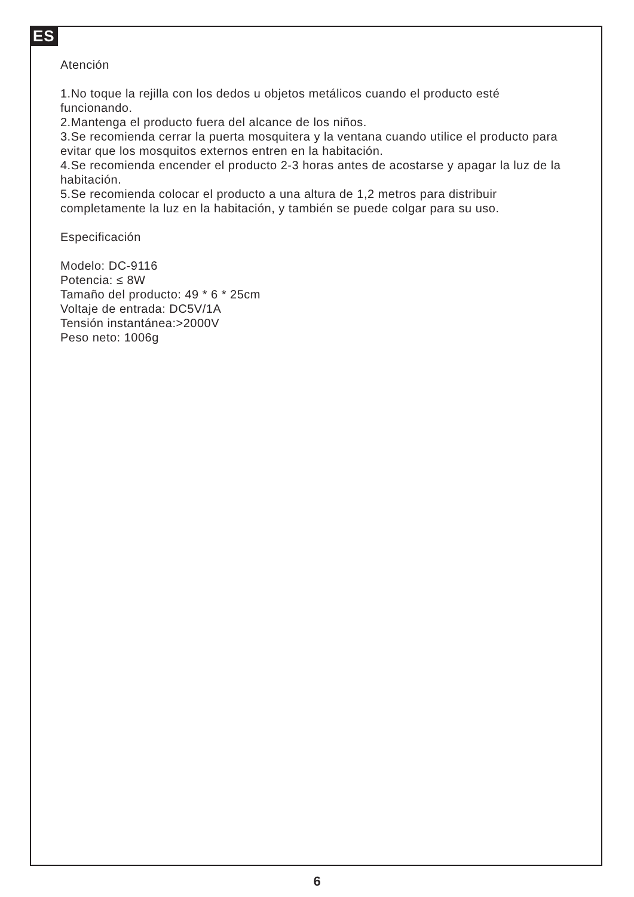ES
Atención
1.No toque la rejilla con los dedos u objetos metálicos cuando el producto esté funcionando.
2.Mantenga el producto fuera del alcance de los niños.
3.Se recomienda cerrar la puerta mosquitera y la ventana cuando utilice el producto para evitar que los mosquitos externos entren en la habitación.
4.Se recomienda encender el producto 2-3 horas antes de acostarse y apagar la luz de la habitación.
5.Se recomienda colocar el producto a una altura de 1,2 metros para distribuir completamente la luz en la habitación, y también se puede colgar para su uso.
Especificación
Modelo: DC-9116
Potencia: ≤ 8W
Tamaño del producto: 49 * 6 * 25cm
Voltaje de entrada: DC5V/1A
Tensión instantánea:>2000V
Peso neto: 1006g
6